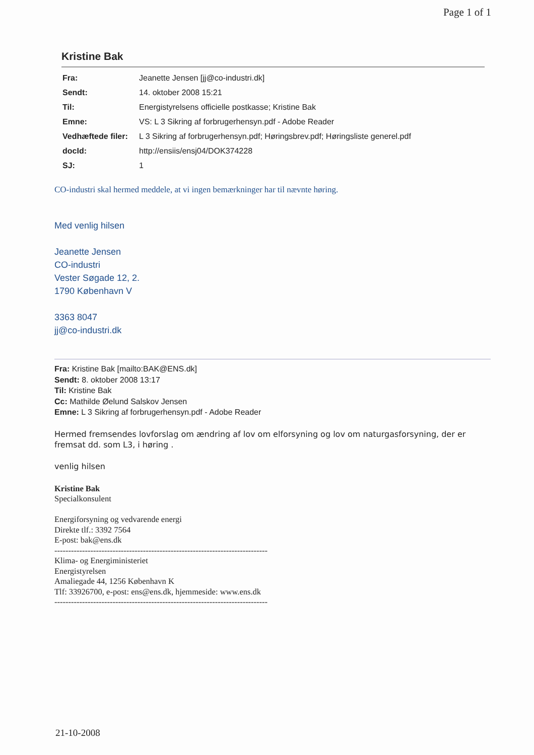Page 1 of 1
Kristine Bak
| Fra: | Jeanette Jensen [jj@co-industri.dk] |
| Sendt: | 14. oktober 2008 15:21 |
| Til: | Energistyrelsens officielle postkasse; Kristine Bak |
| Emne: | VS: L 3 Sikring af forbrugerhensyn.pdf - Adobe Reader |
| Vedhæftede filer: | L 3 Sikring af forbrugerhensyn.pdf; Høringsbrev.pdf; Høringsliste generel.pdf |
| docId: | http://ensiis/ensj04/DOK374228 |
| SJ: | 1 |
CO-industri skal hermed meddele, at vi ingen bemærkninger har til nævnte høring.
Med venlig hilsen
Jeanette Jensen
CO-industri
Vester Søgade 12, 2.
1790 København V
3363 8047
jj@co-industri.dk
Fra: Kristine Bak [mailto:BAK@ENS.dk]
Sendt: 8. oktober 2008 13:17
Til: Kristine Bak
Cc: Mathilde Øelund Salskov Jensen
Emne: L 3 Sikring af forbrugerhensyn.pdf - Adobe Reader
Hermed fremsendes lovforslag om ændring af lov om elforsyning og lov om naturgasforsyning, der er fremsat dd. som L3, i høring .
venlig hilsen
Kristine Bak
Specialkonsulent
Energiforsyning og vedvarende energi
Direkte tlf.: 3392 7564
E-post: bak@ens.dk
-----------------------------------------------------------------------------
Klima- og Energiministeriet
Energistyrelsen
Amaliegade 44, 1256 København K
Tlf: 33926700, e-post: ens@ens.dk, hjemmeside: www.ens.dk
-----------------------------------------------------------------------------
21-10-2008